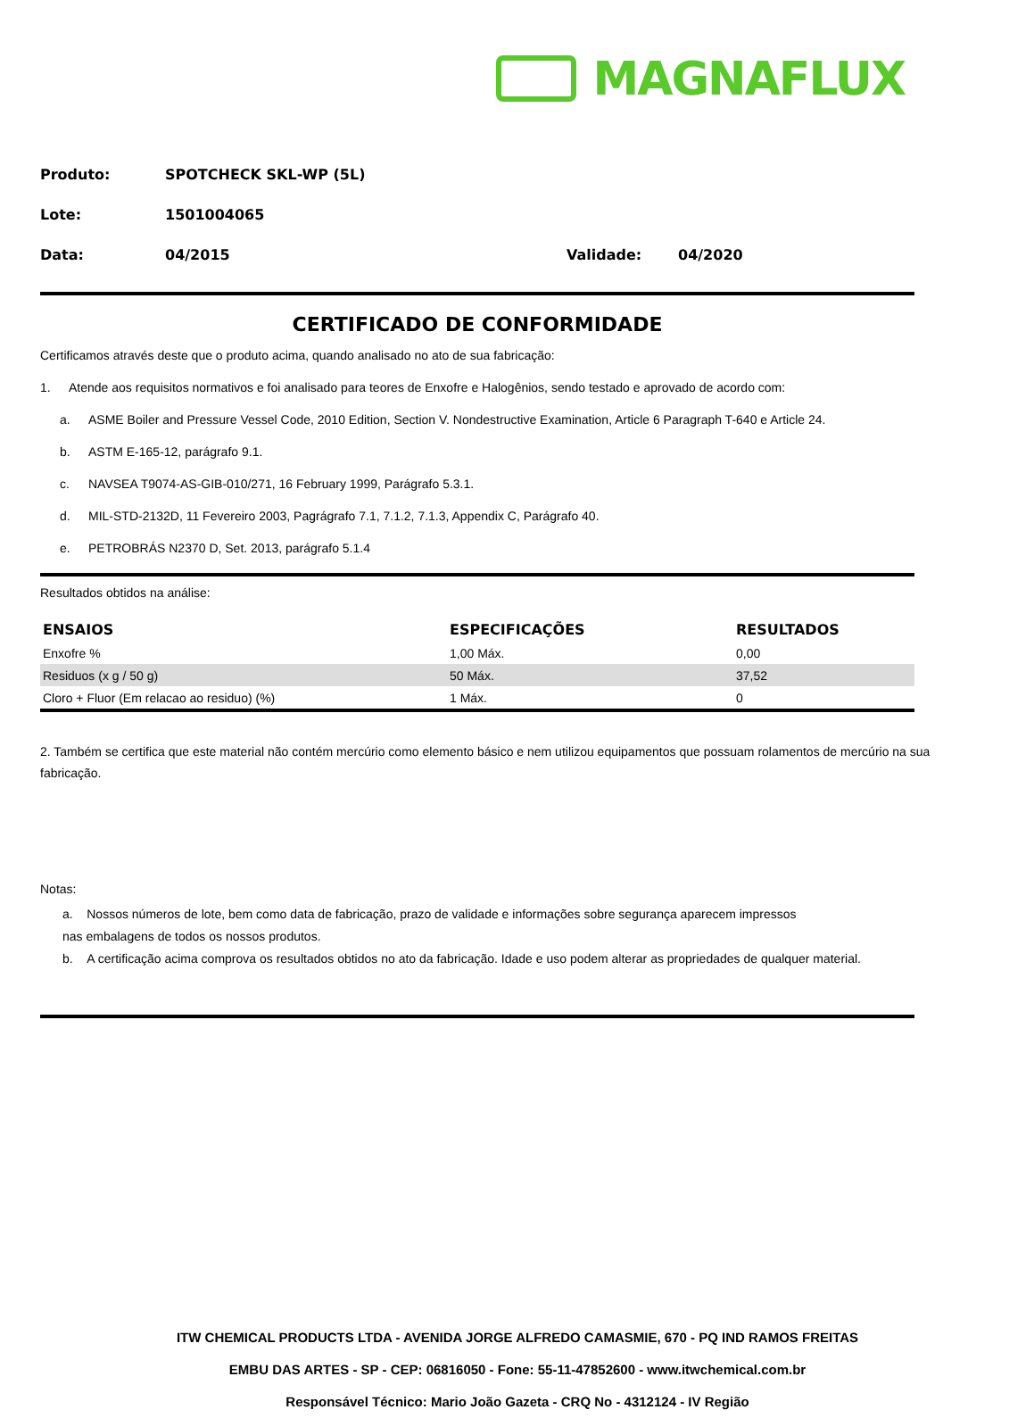MAGNAFLUX
Produto: SPOTCHECK SKL-WP (5L)
Lote: 1501004065
Data: 04/2015 Validade: 04/2020
CERTIFICADO DE CONFORMIDADE
Certificamos através deste que o produto acima, quando analisado no ato de sua fabricação:
1. Atende aos requisitos normativos e foi analisado para teores de Enxofre e Halogênios, sendo testado e aprovado de acordo com:
a. ASME Boiler and Pressure Vessel Code, 2010 Edition, Section V. Nondestructive Examination, Article 6 Paragraph T-640 e Article 24.
b. ASTM E-165-12, parágrafo 9.1.
c. NAVSEA T9074-AS-GIB-010/271, 16 February 1999, Parágrafo 5.3.1.
d. MIL-STD-2132D, 11 Fevereiro 2003, Pagrágrafo 7.1, 7.1.2, 7.1.3, Appendix C, Parágrafo 40.
e. PETROBRÁS N2370 D, Set. 2013, parágrafo 5.1.4
Resultados obtidos na análise:
| ENSAIOS | ESPECIFICAÇÕES | RESULTADOS |
| --- | --- | --- |
| Enxofre % | 1,00 Máx. | 0,00 |
| Residuos (x g / 50 g) | 50 Máx. | 37,52 |
| Cloro + Fluor (Em relacao ao residuo) (%) | 1 Máx. | 0 |
2. Também se certifica que este material não contém mercúrio como elemento básico e nem utilizou equipamentos que possuam rolamentos de mercúrio na sua fabricação.
Notas:
a. Nossos números de lote, bem como data de fabricação, prazo de validade e informações sobre segurança aparecem impressos
nas embalagens de todos os nossos produtos.
b. A certificação acima comprova os resultados obtidos no ato da fabricação. Idade e uso podem alterar as propriedades de qualquer material.
ITW CHEMICAL PRODUCTS LTDA - AVENIDA JORGE ALFREDO CAMASMIE, 670 - PQ IND RAMOS FREITAS
EMBU DAS ARTES - SP - CEP: 06816050 - Fone: 55-11-47852600 - www.itwchemical.com.br
Responsável Técnico: Mario João Gazeta - CRQ No - 4312124 - IV Região